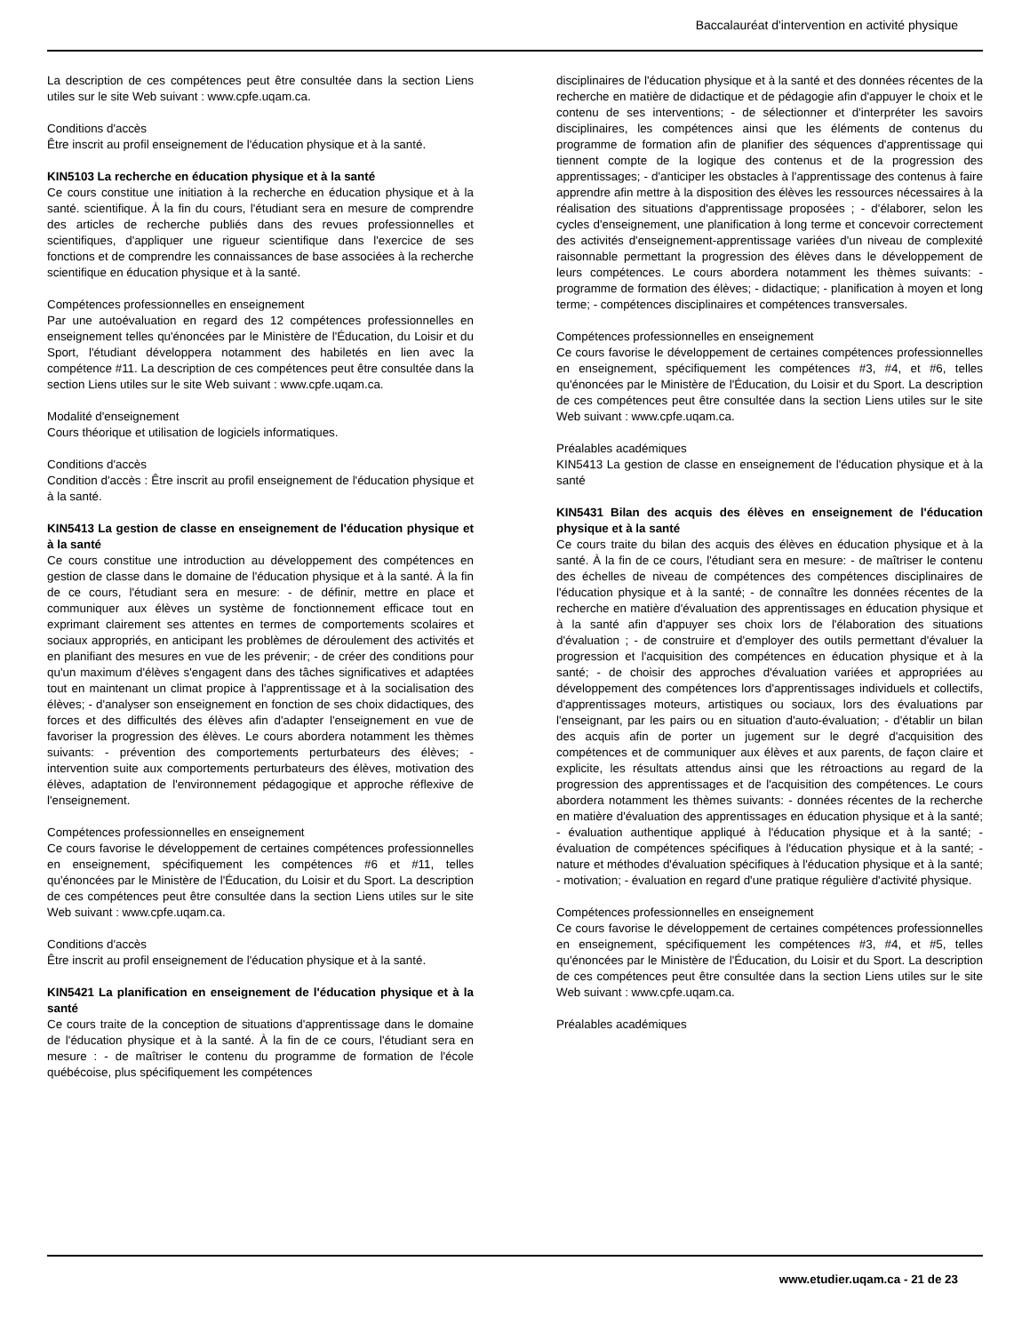Baccalauréat d'intervention en activité physique
La description de ces compétences peut être consultée dans la section Liens utiles sur le site Web suivant : www.cpfe.uqam.ca.
Conditions d'accès
Être inscrit au profil enseignement de l'éducation physique et à la santé.
KIN5103 La recherche en éducation physique et à la santé
Ce cours constitue une initiation à la recherche en éducation physique et à la santé. scientifique. À la fin du cours, l'étudiant sera en mesure de comprendre des articles de recherche publiés dans des revues professionnelles et scientifiques, d'appliquer une rigueur scientifique dans l'exercice de ses fonctions et de comprendre les connaissances de base associées à la recherche scientifique en éducation physique et à la santé.
Compétences professionnelles en enseignement
Par une autoévaluation en regard des 12 compétences professionnelles en enseignement telles qu'énoncées par le Ministère de l'Éducation, du Loisir et du Sport, l'étudiant développera notamment des habiletés en lien avec la compétence #11. La description de ces compétences peut être consultée dans la section Liens utiles sur le site Web suivant : www.cpfe.uqam.ca.
Modalité d'enseignement
Cours théorique et utilisation de logiciels informatiques.
Conditions d'accès
Condition d'accès : Être inscrit au profil enseignement de l'éducation physique et à la santé.
KIN5413 La gestion de classe en enseignement de l'éducation physique et à la santé
Ce cours constitue une introduction au développement des compétences en gestion de classe dans le domaine de l'éducation physique et à la santé. À la fin de ce cours, l'étudiant sera en mesure: - de définir, mettre en place et communiquer aux élèves un système de fonctionnement efficace tout en exprimant clairement ses attentes en termes de comportements scolaires et sociaux appropriés, en anticipant les problèmes de déroulement des activités et en planifiant des mesures en vue de les prévenir; - de créer des conditions pour qu'un maximum d'élèves s'engagent dans des tâches significatives et adaptées tout en maintenant un climat propice à l'apprentissage et à la socialisation des élèves; - d'analyser son enseignement en fonction de ses choix didactiques, des forces et des difficultés des élèves afin d'adapter l'enseignement en vue de favoriser la progression des élèves. Le cours abordera notamment les thèmes suivants: - prévention des comportements perturbateurs des élèves; - intervention suite aux comportements perturbateurs des élèves, motivation des élèves, adaptation de l'environnement pédagogique et approche réflexive de l'enseignement.
Compétences professionnelles en enseignement
Ce cours favorise le développement de certaines compétences professionnelles en enseignement, spécifiquement les compétences #6 et #11, telles qu'énoncées par le Ministère de l'Éducation, du Loisir et du Sport. La description de ces compétences peut être consultée dans la section Liens utiles sur le site Web suivant : www.cpfe.uqam.ca.
Conditions d'accès
Être inscrit au profil enseignement de l'éducation physique et à la santé.
KIN5421 La planification en enseignement de l'éducation physique et à la santé
Ce cours traite de la conception de situations d'apprentissage dans le domaine de l'éducation physique et à la santé. À la fin de ce cours, l'étudiant sera en mesure : - de maîtriser le contenu du programme de formation de l'école québécoise, plus spécifiquement les compétences
disciplinaires de l'éducation physique et à la santé et des données récentes de la recherche en matière de didactique et de pédagogie afin d'appuyer le choix et le contenu de ses interventions; - de sélectionner et d'interpréter les savoirs disciplinaires, les compétences ainsi que les éléments de contenus du programme de formation afin de planifier des séquences d'apprentissage qui tiennent compte de la logique des contenus et de la progression des apprentissages; - d'anticiper les obstacles à l'apprentissage des contenus à faire apprendre afin mettre à la disposition des élèves les ressources nécessaires à la réalisation des situations d'apprentissage proposées ; - d'élaborer, selon les cycles d'enseignement, une planification à long terme et concevoir correctement des activités d'enseignement-apprentissage variées d'un niveau de complexité raisonnable permettant la progression des élèves dans le développement de leurs compétences. Le cours abordera notamment les thèmes suivants: - programme de formation des élèves; - didactique; - planification à moyen et long terme; - compétences disciplinaires et compétences transversales.
Compétences professionnelles en enseignement
Ce cours favorise le développement de certaines compétences professionnelles en enseignement, spécifiquement les compétences #3, #4, et #6, telles qu'énoncées par le Ministère de l'Éducation, du Loisir et du Sport. La description de ces compétences peut être consultée dans la section Liens utiles sur le site Web suivant : www.cpfe.uqam.ca.
Préalables académiques
KIN5413 La gestion de classe en enseignement de l'éducation physique et à la santé
KIN5431 Bilan des acquis des élèves en enseignement de l'éducation physique et à la santé
Ce cours traite du bilan des acquis des élèves en éducation physique et à la santé. À la fin de ce cours, l'étudiant sera en mesure: - de maîtriser le contenu des échelles de niveau de compétences des compétences disciplinaires de l'éducation physique et à la santé; - de connaître les données récentes de la recherche en matière d'évaluation des apprentissages en éducation physique et à la santé afin d'appuyer ses choix lors de l'élaboration des situations d'évaluation ; - de construire et d'employer des outils permettant d'évaluer la progression et l'acquisition des compétences en éducation physique et à la santé; - de choisir des approches d'évaluation variées et appropriées au développement des compétences lors d'apprentissages individuels et collectifs, d'apprentissages moteurs, artistiques ou sociaux, lors des évaluations par l'enseignant, par les pairs ou en situation d'auto-évaluation; - d'établir un bilan des acquis afin de porter un jugement sur le degré d'acquisition des compétences et de communiquer aux élèves et aux parents, de façon claire et explicite, les résultats attendus ainsi que les rétroactions au regard de la progression des apprentissages et de l'acquisition des compétences. Le cours abordera notamment les thèmes suivants: - données récentes de la recherche en matière d'évaluation des apprentissages en éducation physique et à la santé; - évaluation authentique appliqué à l'éducation physique et à la santé; - évaluation de compétences spécifiques à l'éducation physique et à la santé; - nature et méthodes d'évaluation spécifiques à l'éducation physique et à la santé; - motivation; - évaluation en regard d'une pratique régulière d'activité physique.
Compétences professionnelles en enseignement
Ce cours favorise le développement de certaines compétences professionnelles en enseignement, spécifiquement les compétences #3, #4, et #5, telles qu'énoncées par le Ministère de l'Éducation, du Loisir et du Sport. La description de ces compétences peut être consultée dans la section Liens utiles sur le site Web suivant : www.cpfe.uqam.ca.
Préalables académiques
www.etudier.uqam.ca - 21 de 23